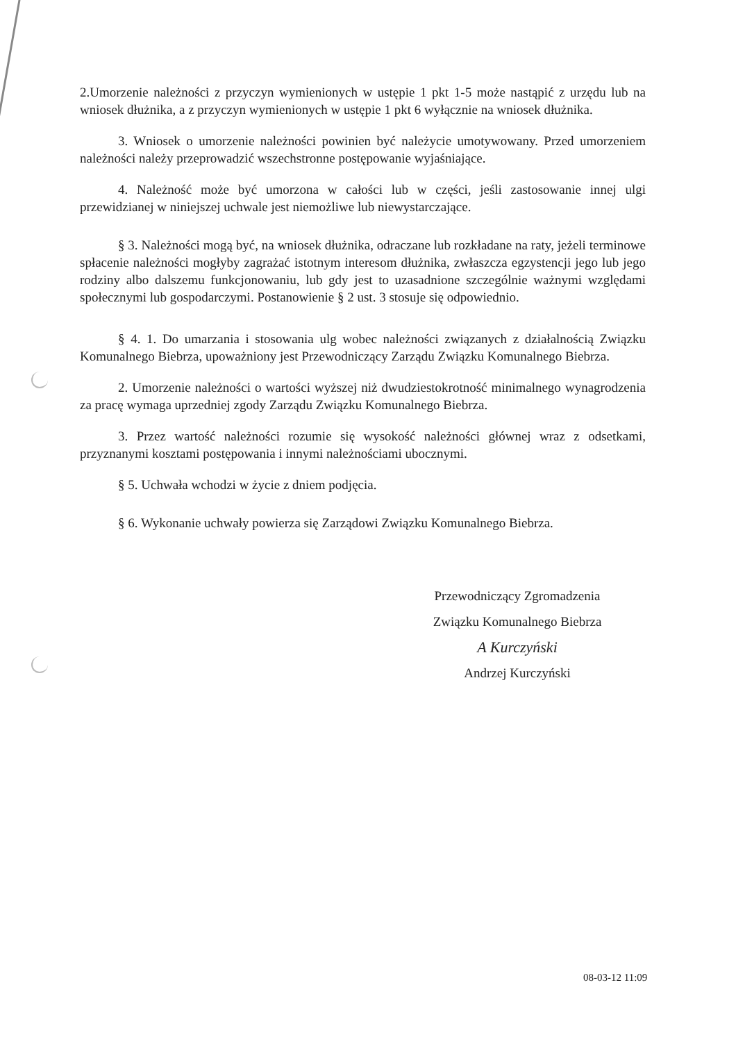2.Umorzenie należności z przyczyn wymienionych w ustępie 1 pkt 1-5 może nastąpić z urzędu lub na wniosek dłużnika, a z przyczyn wymienionych w ustępie 1 pkt 6 wyłącznie na wniosek dłużnika.
3. Wniosek o umorzenie należności powinien być należycie umotywowany. Przed umorzeniem należności należy przeprowadzić wszechstronne postępowanie wyjaśniające.
4. Należność może być umorzona w całości lub w części, jeśli zastosowanie innej ulgi przewidzianej w niniejszej uchwale jest niemożliwe lub niewystarczające.
§ 3. Należności mogą być, na wniosek dłużnika, odraczane lub rozkładane na raty, jeżeli terminowe spłacenie należności mogłyby zagrażać istotnym interesom dłużnika, zwłaszcza egzystencji jego lub jego rodziny albo dalszemu funkcjonowaniu, lub gdy jest to uzasadnione szczególnie ważnymi względami społecznymi lub gospodarczymi. Postanowienie § 2 ust. 3 stosuje się odpowiednio.
§ 4. 1. Do umarzania i stosowania ulg wobec należności związanych z działalnością Związku Komunalnego Biebrza, upoważniony jest Przewodniczący Zarządu Związku Komunalnego Biebrza.
2. Umorzenie należności o wartości wyższej niż dwudziestokrotność minimalnego wynagrodzenia za pracę wymaga uprzedniej zgody Zarządu Związku Komunalnego Biebrza.
3. Przez wartość należności rozumie się wysokość należności głównej wraz z odsetkami, przyznanymi kosztami postępowania i innymi należnościami ubocznymi.
§ 5. Uchwała wchodzi w życie z dniem podjęcia.
§ 6. Wykonanie uchwały powierza się Zarządowi Związku Komunalnego Biebrza.
Przewodniczący Zgromadzenia
Związku Komunalnego Biebrza
A Kurczyński
Andrzej Kurczyński
08-03-12 11:09